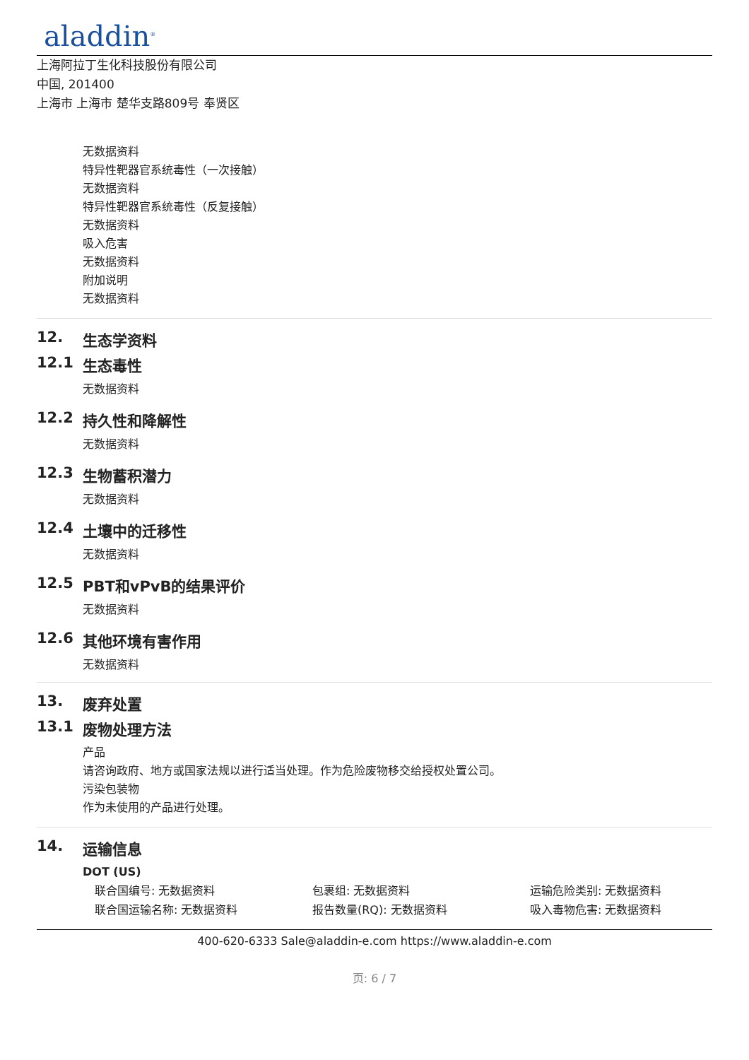aladdin<sup>®</sup>
上海阿拉丁生化科技股份有限公司
中国, 201400
上海市 上海市 楚华支路809号 奉贤区
无数据资料
特异性靶器官系统毒性（一次接触）
无数据资料
特异性靶器官系统毒性（反复接触）
无数据资料
吸入危害
无数据资料
附加说明
无数据资料
12. 生态学资料
12.1 生态毒性
无数据资料
12.2 持久性和降解性
无数据资料
12.3 生物蓄积潜力
无数据资料
12.4 土壤中的迁移性
无数据资料
12.5 PBT和vPvB的结果评价
无数据资料
12.6 其他环境有害作用
无数据资料
13. 废弃处置
13.1 废物处理方法
产品
请咨询政府、地方或国家法规以进行适当处理。作为危险废物移交给授权处置公司。
污染包装物
作为未使用的产品进行处理。
14. 运输信息
DOT (US)
联合国编号: 无数据资料
包裹组: 无数据资料
运输危险类别: 无数据资料
联合国运输名称: 无数据资料
报告数量(RQ): 无数据资料
吸入毒物危害: 无数据资料
400-620-6333 Sale@aladdin-e.com https://www.aladdin-e.com
页: 6 / 7